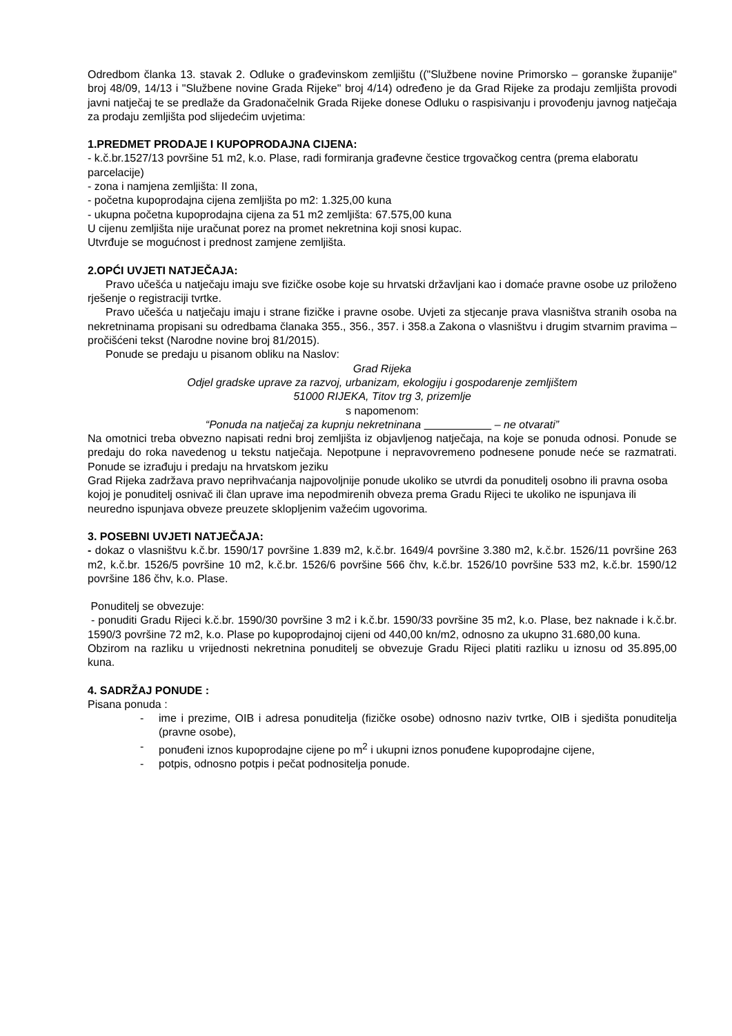Odredbom članka 13. stavak 2. Odluke o građevinskom zemljištu (("Službene novine Primorsko – goranske županije" broj 48/09, 14/13 i "Službene novine Grada Rijeke" broj 4/14) određeno je da Grad Rijeke za prodaju zemljišta provodi javni natječaj te se predlaže da Gradonačelnik Grada Rijeke donese Odluku o raspisivanju i provođenju javnog natječaja za prodaju zemljišta pod slijedećim uvjetima:
1.PREDMET PRODAJE I KUPOPRODAJNA CIJENA:
- k.č.br.1527/13 površine 51 m2, k.o. Plase, radi formiranja građevne čestice trgovačkog centra (prema elaboratu parcelacije)
- zona i namjena zemljišta: II zona,
- početna kupoprodajna cijena zemljišta po m2: 1.325,00 kuna
- ukupna početna kupoprodajna cijena za 51 m2 zemljišta: 67.575,00 kuna
U cijenu zemljišta nije uračunat porez na promet nekretnina koji snosi kupac.
Utvrđuje se mogućnost i prednost zamjene zemljišta.
2.OPĆI UVJETI NATJEČAJA:
Pravo učešća u natječaju imaju sve fizičke osobe koje su hrvatski državljani kao i domaće pravne osobe uz priloženo rješenje o registraciji tvrtke.
Pravo učešća u natječaju imaju i strane fizičke i pravne osobe. Uvjeti za stjecanje prava vlasništva stranih osoba na nekretninama propisani su odredbama članaka 355., 356., 357. i 358.a Zakona o vlasništvu i drugim stvarnim pravima –pročišćeni tekst (Narodne novine broj 81/2015).
Ponude se predaju u pisanom obliku na Naslov:
Grad Rijeka
Odjel gradske uprave za razvoj, urbanizam, ekologiju i gospodarenje zemljištem
51000 RIJEKA, Titov trg 3, prizemlje
s napomenom:
“Ponuda na natječaj za kupnju nekretninana – ne otvarati”
Na omotnici treba obvezno napisati redni broj zemljišta iz objavljenog natječaja, na koje se ponuda odnosi. Ponude se predaju do roka navedenog u tekstu natječaja. Nepotpune i nepravovremeno podnesene ponude neće se razmatrati. Ponude se izrađuju i predaju na hrvatskom jeziku
Grad Rijeka zadržava pravo neprihvaćanja najpovoljnije ponude ukoliko se utvrdi da ponuditelj osobno ili pravna osoba kojoj je ponuditelj osnivač ili član uprave ima nepodmirenih obveza prema Gradu Rijeci te ukoliko ne ispunjava ili neuredno ispunjava obveze preuzete sklopljenim važećim ugovorima.
3. POSEBNI UVJETI NATJEČAJA:
- dokaz o vlasništvu k.č.br. 1590/17 površine 1.839 m2, k.č.br. 1649/4 površine 3.380 m2, k.č.br. 1526/11 površine 263 m2, k.č.br. 1526/5 površine 10 m2, k.č.br. 1526/6 površine 566 čhv, k.č.br. 1526/10 površine 533 m2, k.č.br. 1590/12 površine 186 čhv, k.o. Plase.
Ponuditelj se obvezuje:
- ponuditi Gradu Rijeci k.č.br. 1590/30 površine 3 m2 i k.č.br. 1590/33 površine 35 m2, k.o. Plase, bez naknade i k.č.br. 1590/3 površine 72 m2, k.o. Plase po kupoprodajnoj cijeni od 440,00 kn/m2, odnosno za ukupno 31.680,00 kuna.
Obzirom na razliku u vrijednosti nekretnina ponuditelj se obvezuje Gradu Rijeci platiti razliku u iznosu od 35.895,00 kuna.
4. SADRŽAJ PONUDE :
Pisana ponuda :
- ime i prezime, OIB i adresa ponuditelja (fizičke osobe) odnosno naziv tvrtke, OIB i sjedišta ponuditelja (pravne osobe),
- ponuđeni iznos kupoprodajne cijene po m<sup>2</sup> i ukupni iznos ponuđene kupoprodajne cijene,
- potpis, odnosno potpis i pečat podnositelja ponude.